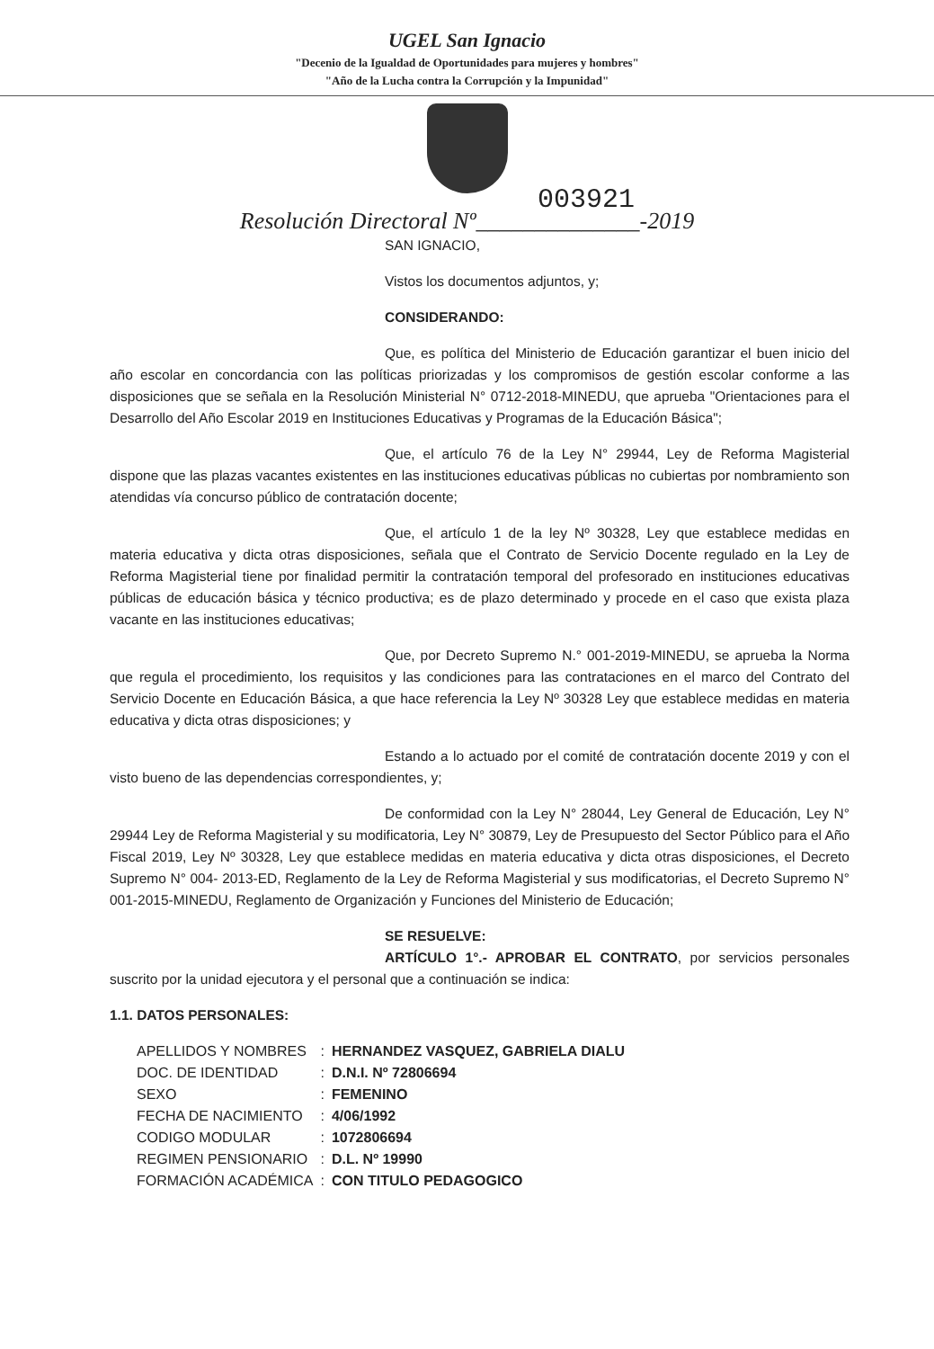UGEL San Ignacio
"Decenio de la Igualdad de Oportunidades para mujeres y hombres"
"Año de la Lucha contra la Corrupción y la Impunidad"
003921
Resolución Directoral Nº______________-2019
SAN IGNACIO,
Vistos los documentos adjuntos, y;
CONSIDERANDO:
Que, es política del Ministerio de Educación garantizar el buen inicio del año escolar en concordancia con las políticas priorizadas y los compromisos de gestión escolar conforme a las disposiciones que se señala en la Resolución Ministerial N° 0712-2018-MINEDU, que aprueba "Orientaciones para el Desarrollo del Año Escolar 2019 en Instituciones Educativas y Programas de la Educación Básica";
Que, el artículo 76 de la Ley N° 29944, Ley de Reforma Magisterial dispone que las plazas vacantes existentes en las instituciones educativas públicas no cubiertas por nombramiento son atendidas vía concurso público de contratación docente;
Que, el artículo 1 de la ley Nº 30328, Ley que establece medidas en materia educativa y dicta otras disposiciones, señala que el Contrato de Servicio Docente regulado en la Ley de Reforma Magisterial tiene por finalidad permitir la contratación temporal del profesorado en instituciones educativas públicas de educación básica y técnico productiva; es de plazo determinado y procede en el caso que exista plaza vacante en las instituciones educativas;
Que, por Decreto Supremo N.° 001-2019-MINEDU, se aprueba la Norma que regula el procedimiento, los requisitos y las condiciones para las contrataciones en el marco del Contrato del Servicio Docente en Educación Básica, a que hace referencia la Ley Nº 30328 Ley que establece medidas en materia educativa y dicta otras disposiciones; y
Estando a lo actuado por el comité de contratación docente 2019 y con el visto bueno de las dependencias correspondientes, y;
De conformidad con la Ley N° 28044, Ley General de Educación, Ley N° 29944 Ley de Reforma Magisterial y su modificatoria, Ley N° 30879, Ley de Presupuesto del Sector Público para el Año Fiscal 2019, Ley Nº 30328, Ley que establece medidas en materia educativa y dicta otras disposiciones, el Decreto Supremo N° 004- 2013-ED, Reglamento de la Ley de Reforma Magisterial y sus modificatorias, el Decreto Supremo N° 001-2015-MINEDU, Reglamento de Organización y Funciones del Ministerio de Educación;
SE RESUELVE:
ARTÍCULO 1°.- APROBAR EL CONTRATO, por servicios personales suscrito por la unidad ejecutora y el personal que a continuación se indica:
1.1. DATOS PERSONALES:
| APELLIDOS Y NOMBRES | : | HERNANDEZ VASQUEZ, GABRIELA DIALU |
| DOC. DE IDENTIDAD | : | D.N.I. Nº 72806694 |
| SEXO | : | FEMENINO |
| FECHA DE NACIMIENTO | : | 4/06/1992 |
| CODIGO MODULAR | : | 1072806694 |
| REGIMEN PENSIONARIO | : | D.L. Nº 19990 |
| FORMACIÓN ACADÉMICA | : | CON TITULO PEDAGOGICO |